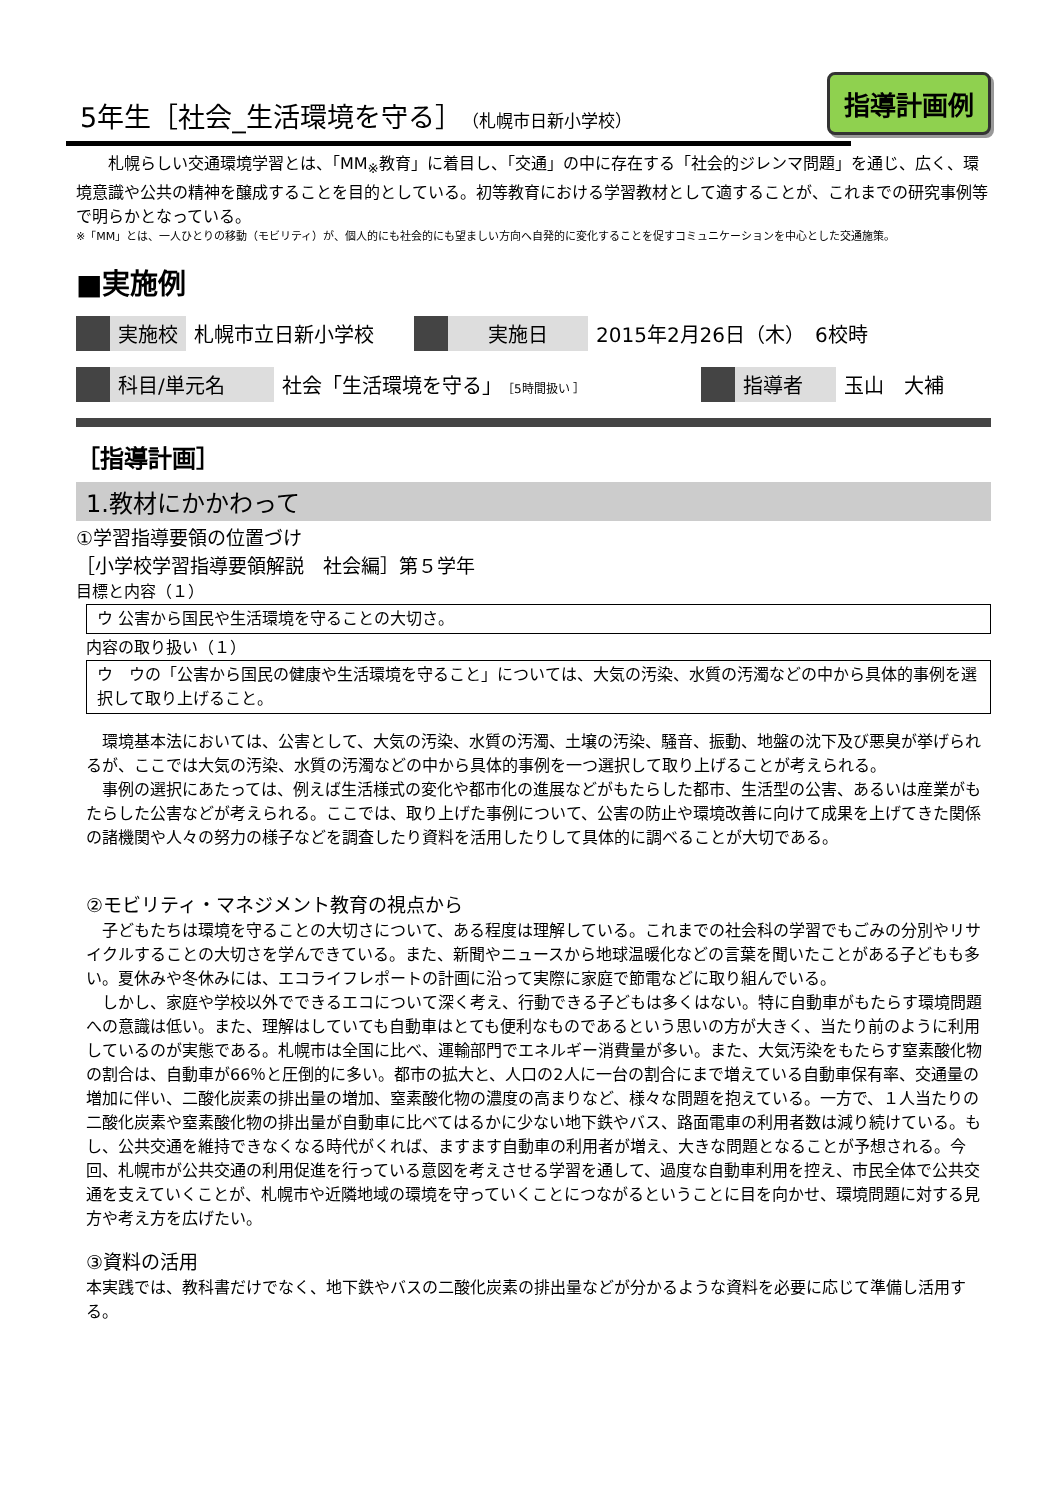5年生［社会_生活環境を守る］（札幌市日新小学校）
指導計画例
　　札幌らしい交通環境学習とは、「MM<sub>※</sub>教育」に着目し、「交通」の中に存在する「社会的ジレンマ問題」を通じ、広く、環境意識や公共の精神を醸成することを目的としている。初等教育における学習教材として適することが、これまでの研究事例等で明らかとなっている。
※「MM」とは、一人ひとりの移動（モビリティ）が、個人的にも社会的にも望ましい方向へ自発的に変化することを促すコミュニケーションを中心とした交通施策。
■実施例
| | 実施校 | 札幌市立日新小学校 | | 実施日 | 2015年2月26日（木） 6校時 |
| | 科目/単元名 | 社会「生活環境を守る」 ［5時間扱い ］ | | 指導者 | 玉山 大補 |
［指導計画］
1.教材にかかわって
①学習指導要領の位置づけ
［小学校学習指導要領解説　社会編］第５学年
目標と内容（１）
ウ 公害から国民や生活環境を守ることの大切さ。
内容の取り扱い（１）
ウ　ウの「公害から国民の健康や生活環境を守ること」については、大気の汚染、水質の汚濁などの中から具体的事例を選択して取り上げること。
　環境基本法においては、公害として、大気の汚染、水質の汚濁、土壌の汚染、騒音、振動、地盤の沈下及び悪臭が挙げられるが、ここでは大気の汚染、水質の汚濁などの中から具体的事例を一つ選択して取り上げることが考えられる。
　事例の選択にあたっては、例えば生活様式の変化や都市化の進展などがもたらした都市、生活型の公害、あるいは産業がもたらした公害などが考えられる。ここでは、取り上げた事例について、公害の防止や環境改善に向けて成果を上げてきた関係の諸機関や人々の努力の様子などを調査したり資料を活用したりして具体的に調べることが大切である。
②モビリティ・マネジメント教育の視点から
　子どもたちは環境を守ることの大切さについて、ある程度は理解している。これまでの社会科の学習でもごみの分別やリサイクルすることの大切さを学んできている。また、新聞やニュースから地球温暖化などの言葉を聞いたことがある子どもも多い。夏休みや冬休みには、エコライフレポートの計画に沿って実際に家庭で節電などに取り組んでいる。
　しかし、家庭や学校以外でできるエコについて深く考え、行動できる子どもは多くはない。特に自動車がもたらす環境問題への意識は低い。また、理解はしていても自動車はとても便利なものであるという思いの方が大きく、当たり前のように利用しているのが実態である。札幌市は全国に比べ、運輸部門でエネルギー消費量が多い。また、大気汚染をもたらす窒素酸化物の割合は、自動車が66％と圧倒的に多い。都市の拡大と、人口の2人に一台の割合にまで増えている自動車保有率、交通量の増加に伴い、二酸化炭素の排出量の増加、窒素酸化物の濃度の高まりなど、様々な問題を抱えている。一方で、１人当たりの二酸化炭素や窒素酸化物の排出量が自動車に比べてはるかに少ない地下鉄やバス、路面電車の利用者数は減り続けている。もし、公共交通を維持できなくなる時代がくれば、ますます自動車の利用者が増え、大きな問題となることが予想される。今回、札幌市が公共交通の利用促進を行っている意図を考えさせる学習を通して、過度な自動車利用を控え、市民全体で公共交通を支えていくことが、札幌市や近隣地域の環境を守っていくことにつながるということに目を向かせ、環境問題に対する見方や考え方を広げたい。
③資料の活用
本実践では、教科書だけでなく、地下鉄やバスの二酸化炭素の排出量などが分かるような資料を必要に応じて準備し活用する。